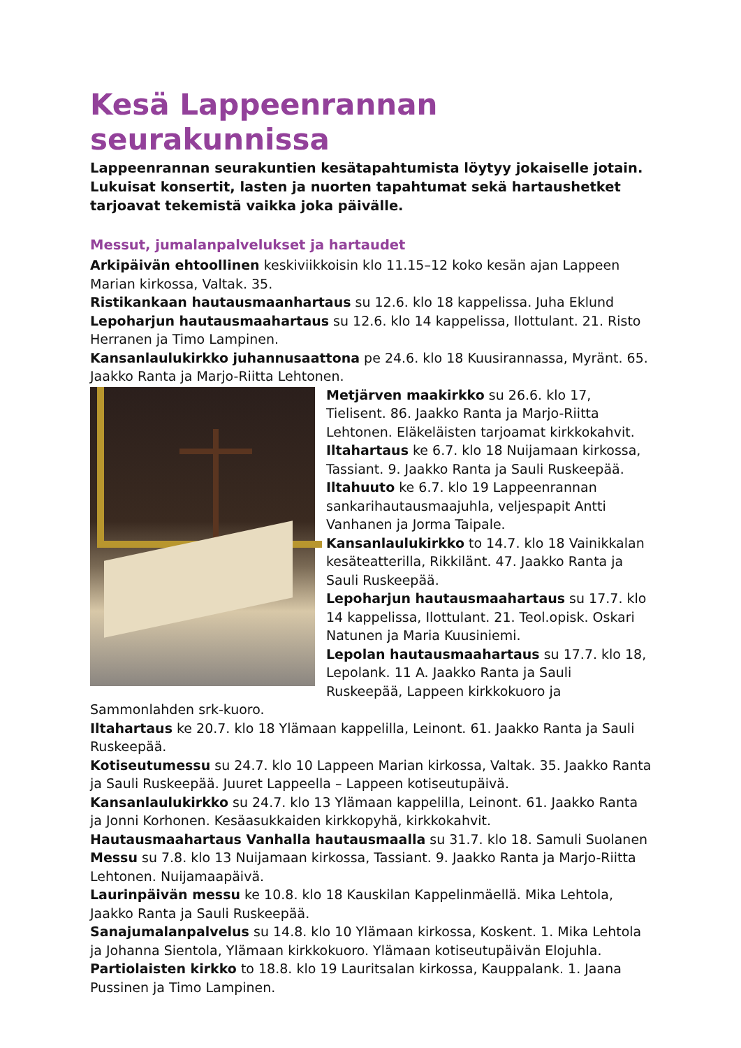Kesä Lappeenrannan seurakunnissa
Lappeenrannan seurakuntien kesätapahtumista löytyy jokaiselle jotain.
Lukuisat konsertit, lasten ja nuorten tapahtumat sekä hartaushetket
tarjoavat tekemistä vaikka joka päivälle.
Messut, jumalanpalvelukset ja hartaudet
Arkipäivän ehtoollinen keskiviikkoisin klo 11.15–12 koko kesän ajan Lappeen Marian kirkossa, Valtak. 35.
Ristikankaan hautausmaanhartaus su 12.6. klo 18 kappelissa. Juha Eklund
Lepoharjun hautausmaahartaus su 12.6. klo 14 kappelissa, Ilottulant. 21. Risto Herranen ja Timo Lampinen.
Kansanlaulukirkko juhannusaattona pe 24.6. klo 18 Kuusirannassa, Myränt. 65. Jaakko Ranta ja Marjo-Riitta Lehtonen.
Metjärven maakirkko su 26.6. klo 17, Tielisent. 86. Jaakko Ranta ja Marjo-Riitta Lehtonen. Eläkeläisten tarjoamat kirkkokahvit.
Iltahartaus ke 6.7. klo 18 Nuijamaan kirkossa, Tassiant. 9. Jaakko Ranta ja Sauli Ruskeepää.
Iltahuuto ke 6.7. klo 19 Lappeenrannan sankarihautausmaajuhla, veljespapit Antti Vanhanen ja Jorma Taipale.
Kansanlaulukirkko to 14.7. klo 18 Vainikkalan kesäteatterilla, Rikkilänt. 47. Jaakko Ranta ja Sauli Ruskeepää.
Lepoharjun hautausmaahartaus su 17.7. klo 14 kappelissa, Ilottulant. 21. Teol.opisk. Oskari Natunen ja Maria Kuusiniemi.
Lepolan hautausmaahartaus su 17.7. klo 18, Lepolank. 11 A. Jaakko Ranta ja Sauli Ruskeepää, Lappeen kirkkokuoro ja Sammonlahden srk-kuoro.
Iltahartaus ke 20.7. klo 18 Ylämaan kappelilla, Leinont. 61. Jaakko Ranta ja Sauli Ruskeepää.
Kotiseutumessu su 24.7. klo 10 Lappeen Marian kirkossa, Valtak. 35. Jaakko Ranta ja Sauli Ruskeepää. Juuret Lappeella – Lappeen kotiseutupäivä.
Kansanlaulukirkko su 24.7. klo 13 Ylämaan kappelilla, Leinont. 61. Jaakko Ranta ja Jonni Korhonen. Kesäasukkaiden kirkkopyhä, kirkkokahvit.
Hautausmaahartaus Vanhalla hautausmaalla su 31.7. klo 18. Samuli Suolanen
Messu su 7.8. klo 13 Nuijamaan kirkossa, Tassiant. 9. Jaakko Ranta ja Marjo-Riitta Lehtonen. Nuijamaapäivä.
Laurinpäivän messu ke 10.8. klo 18 Kauskilan Kappelinmäellä. Mika Lehtola, Jaakko Ranta ja Sauli Ruskeepää.
Sanajumalanpalvelus su 14.8. klo 10 Ylämaan kirkossa, Koskent. 1. Mika Lehtola ja Johanna Sientola, Ylämaan kirkkokuoro. Ylämaan kotiseutupäivän Elojuhla.
Partiolaisten kirkko to 18.8. klo 19 Lauritsalan kirkossa, Kauppalank. 1. Jaana Pussinen ja Timo Lampinen.